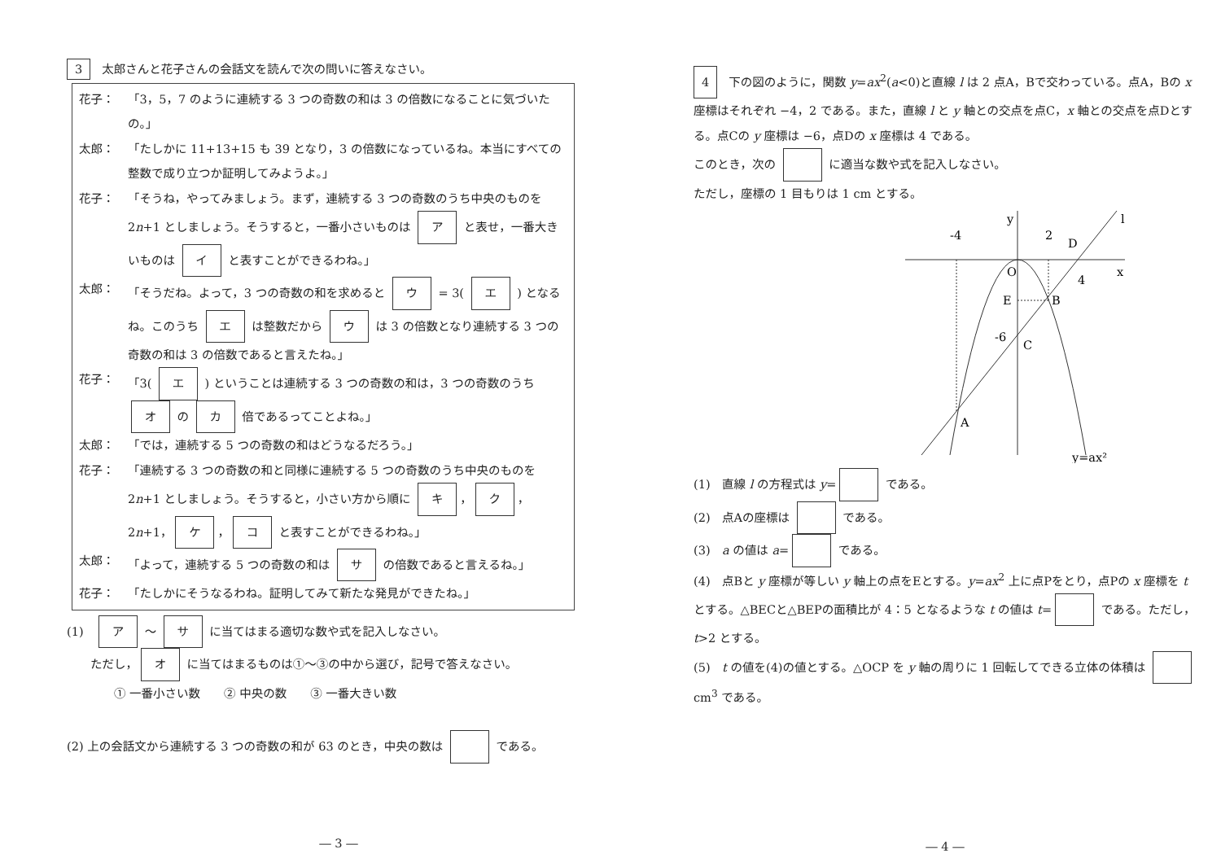3 太郎さんと花子さんの会話文を読んで次の問いに答えなさい。
花子： 「3，5，7 のように連続する 3 つの奇数の和は 3 の倍数になることに気づいたの。」
太郎： 「たしかに 11+13+15 も 39 となり，3 の倍数になっているね。本当にすべての整数で成り立つか証明してみようよ。」
花子： 「そうね，やってみましょう。まず，連続する 3 つの奇数のうち中央のものを 2n+1 としましょう。そうすると，一番小さいものは ア と表せ，一番大きいものは イ と表すことができるわね。」
太郎： 「そうだね。よって，3 つの奇数の和を求めると ウ = 3( エ ) となるね。このうち エ は整数だから ウ は 3 の倍数となり連続する 3 つの奇数の和は 3 の倍数であると言えたね。」
花子： 「3( エ ) ということは連続する 3 つの奇数の和は，3 つの奇数のうち オ の カ 倍であるってことよね。」
太郎： 「では，連続する 5 つの奇数の和はどうなるだろう。」
花子： 「連続する 3 つの奇数の和と同様に連続する 5 つの奇数のうち中央のものを 2n+1 としましょう。そうすると，小さい方から順に キ ， ク ，2n+1， ケ ， コ と表すことができるわね。」
太郎： 「よって，連続する 5 つの奇数の和は サ の倍数であると言えるね。」
花子： 「たしかにそうなるわね。証明してみて新たな発見ができたね。」
(1)　ア ～ サ に当てはまる適切な数や式を記入しなさい。
　　ただし， オ に当てはまるものは①～③の中から選び，記号で答えなさい。
　　　　① 一番小さい数　　② 中央の数　　③ 一番大きい数
(2) 上の会話文から連続する 3 つの奇数の和が 63 のとき，中央の数は である。
― 3 ―
4 下の図のように，関数 y=ax<sup>2</sup>(a<0)と直線 l は 2 点A，Bで交わっている。点A，Bの x 座標はそれぞれ −4，2 である。また，直線 l と y 軸との交点を点C，x 軸との交点を点Dとする。点Cの y 座標は −6，点Dの x 座標は 4 である。
このとき，次の に適当な数や式を記入しなさい。
ただし，座標の 1 目もりは 1 cm とする。
y
l
-4
2
D
x
O
4
E
B
-6
C
A
y=ax²
(1)　直線 l の方程式は y= である。
(2)　点Aの座標は である。
(3)　a の値は a= である。
(4)　点Bと y 座標が等しい y 軸上の点をEとする。y=ax<sup>2</sup> 上に点Pをとり，点Pの x 座標を t とする。△BECと△BEPの面積比が 4：5 となるような t の値は t= である。ただし，t>2 とする。
(5)　t の値を(4)の値とする。△OCP を y 軸の周りに 1 回転してできる立体の体積は cm<sup>3</sup> である。
― 4 ―